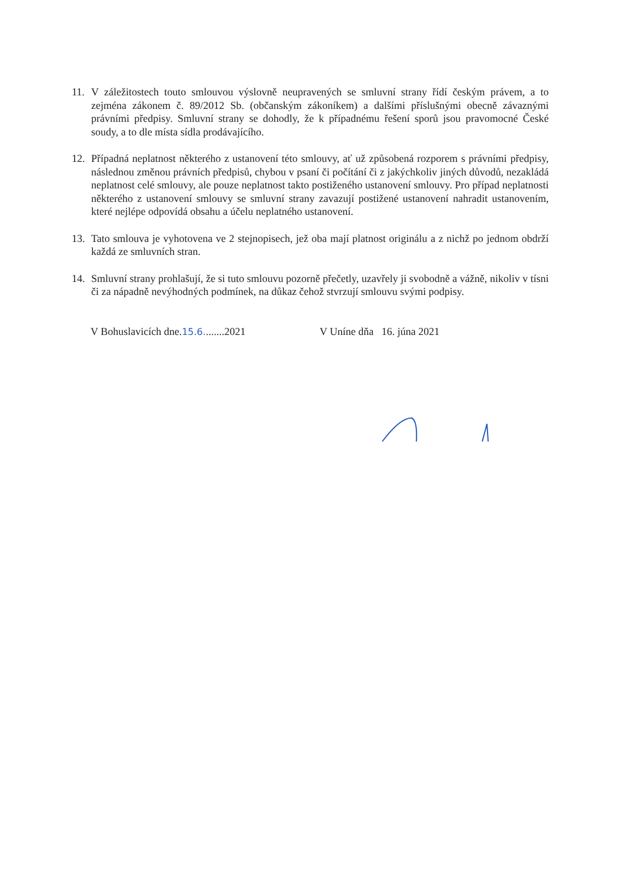11. V záležitostech touto smlouvou výslovně neupravených se smluvní strany řídí českým právem, a to zejména zákonem č. 89/2012 Sb. (občanským zákoníkem) a dalšími příslušnými obecně závaznými právními předpisy. Smluvní strany se dohodly, že k případnému řešení sporů jsou pravomocné České soudy, a to dle místa sídla prodávajícího.
12. Případná neplatnost některého z ustanovení této smlouvy, ať už způsobená rozporem s právními předpisy, následnou změnou právních předpisů, chybou v psaní či počítání či z jakýchkoliv jiných důvodů, nezakládá neplatnost celé smlouvy, ale pouze neplatnost takto postiženého ustanovení smlouvy. Pro případ neplatnosti některého z ustanovení smlouvy se smluvní strany zavazují postižené ustanovení nahradit ustanovením, které nejlépe odpovídá obsahu a účelu neplatného ustanovení.
13. Tato smlouva je vyhotovena ve 2 stejnopisech, jež oba mají platnost originálu a z nichž po jednom obdrží každá ze smluvních stran.
14. Smluvní strany prohlašují, že si tuto smlouvu pozorně přečetly, uzavřely ji svobodně a vážně, nikoliv v tísni či za nápadně nevýhodných podmínek, na důkaz čehož stvrzují smlouvu svými podpisy.
V Bohuslavicích dne.15.6........2021 V Uníne dňa 16. júna 2021